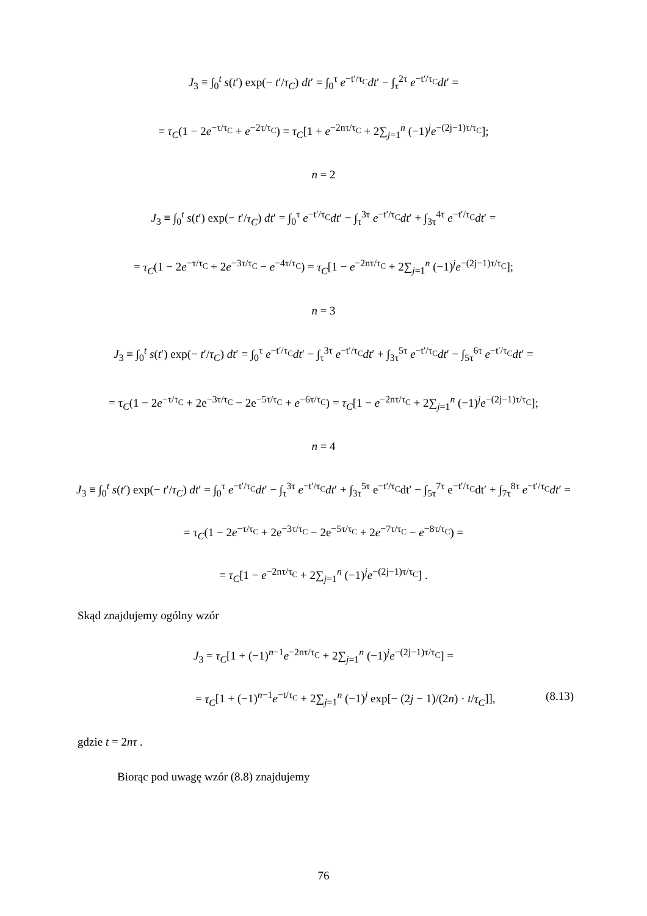J<sub>3</sub> ≡ ∫<sub>0</sub><sup>t</sup> s(t′) exp(− t′/τ<sub>C</sub>) dt′ = ∫<sub>0</sub><sup>τ</sup> e<sup>−t′/τ<sub>C</sub></sup>dt′ − ∫<sub>τ</sub><sup>2τ</sup> e<sup>−t′/τ<sub>C</sub></sup>dt′ =
= τ<sub>C</sub>(1 − 2e<sup>−τ/τ<sub>C</sub></sup> + e<sup>−2τ/τ<sub>C</sub></sup>) = τ<sub>C</sub>[1 + e<sup>−2nτ/τ<sub>C</sub></sup> + 2∑<sub>j=1</sub><sup>n</sup> (−1)<sup>j</sup>e<sup>−(2j−1)τ/τ<sub>C</sub></sup>];
n = 2
J<sub>3</sub> ≡ ∫<sub>0</sub><sup>t</sup> s(t′) exp(− t′/τ<sub>C</sub>) dt′ = ∫<sub>0</sub><sup>τ</sup> e<sup>−t′/τ<sub>C</sub></sup>dt′ − ∫<sub>τ</sub><sup>3τ</sup> e<sup>−t′/τ<sub>C</sub></sup>dt′ + ∫<sub>3τ</sub><sup>4τ</sup> e<sup>−t′/τ<sub>C</sub></sup>dt′ =
= τ<sub>C</sub>(1 − 2e<sup>−τ/τ<sub>C</sub></sup> + 2e<sup>−3τ/τ<sub>C</sub></sup> − e<sup>−4τ/τ<sub>C</sub></sup>) = τ<sub>C</sub>[1 − e<sup>−2nτ/τ<sub>C</sub></sup> + 2∑<sub>j=1</sub><sup>n</sup> (−1)<sup>j</sup>e<sup>−(2j−1)τ/τ<sub>C</sub></sup>];
n = 3
J<sub>3</sub> ≡ ∫<sub>0</sub><sup>t</sup> s(t′) exp(− t′/τ<sub>C</sub>) dt′ = ∫<sub>0</sub><sup>τ</sup> e<sup>−t′/τ<sub>C</sub></sup>dt′ − ∫<sub>τ</sub><sup>3τ</sup> e<sup>−t′/τ<sub>C</sub></sup>dt′ + ∫<sub>3τ</sub><sup>5τ</sup> e<sup>−t′/τ<sub>C</sub></sup>dt′ − ∫<sub>5τ</sub><sup>6τ</sup> e<sup>−t′/τ<sub>C</sub></sup>dt′ =
= τ<sub>C</sub>(1 − 2e<sup>−τ/τ<sub>C</sub></sup> + 2e<sup>−3τ/τ<sub>C</sub></sup> − 2e<sup>−5τ/τ<sub>C</sub></sup> + e<sup>−6τ/τ<sub>C</sub></sup>) = τ<sub>C</sub>[1 − e<sup>−2nτ/τ<sub>C</sub></sup> + 2∑<sub>j=1</sub><sup>n</sup> (−1)<sup>j</sup>e<sup>−(2j−1)τ/τ<sub>C</sub></sup>];
n = 4
J<sub>3</sub> ≡ ∫<sub>0</sub><sup>t</sup> s(t′) exp(− t′/τ<sub>C</sub>) dt′ = ∫<sub>0</sub><sup>τ</sup> e<sup>−t′/τ<sub>C</sub></sup>dt′ − ∫<sub>τ</sub><sup>3τ</sup> e<sup>−t′/τ<sub>C</sub></sup>dt′ + ∫<sub>3τ</sub><sup>5τ</sup> e<sup>−t′/τ<sub>C</sub></sup>dt′ − ∫<sub>5τ</sub><sup>7τ</sup> e<sup>−t′/τ<sub>C</sub></sup>dt′ + ∫<sub>7τ</sub><sup>8τ</sup> e<sup>−t′/τ<sub>C</sub></sup>dt′ =
= τ<sub>C</sub>(1 − 2e<sup>−τ/τ<sub>C</sub></sup> + 2e<sup>−3τ/τ<sub>C</sub></sup> − 2e<sup>−5τ/τ<sub>C</sub></sup> + 2e<sup>−7τ/τ<sub>C</sub></sup> − e<sup>−8τ/τ<sub>C</sub></sup>) =
= τ<sub>C</sub>[1 − e<sup>−2nτ/τ<sub>C</sub></sup> + 2∑<sub>j=1</sub><sup>n</sup> (−1)<sup>j</sup>e<sup>−(2j−1)τ/τ<sub>C</sub></sup>] .
Skąd znajdujemy ogólny wzór
J<sub>3</sub> = τ<sub>C</sub>[1 + (−1)<sup>n−1</sup>e<sup>−2nτ/τ<sub>C</sub></sup> + 2∑<sub>j=1</sub><sup>n</sup> (−1)<sup>j</sup>e<sup>−(2j−1)τ/τ<sub>C</sub></sup>] =
= τ<sub>C</sub>[1 + (−1)<sup>n−1</sup>e<sup>−t/τ<sub>C</sub></sup> + 2∑<sub>j=1</sub><sup>n</sup> (−1)<sup>j</sup> exp[− (2j − 1)/(2n) · t/τ<sub>C</sub>]], (8.13)
gdzie t = 2nτ .
Biorąc pod uwagę wzór (8.8) znajdujemy
76